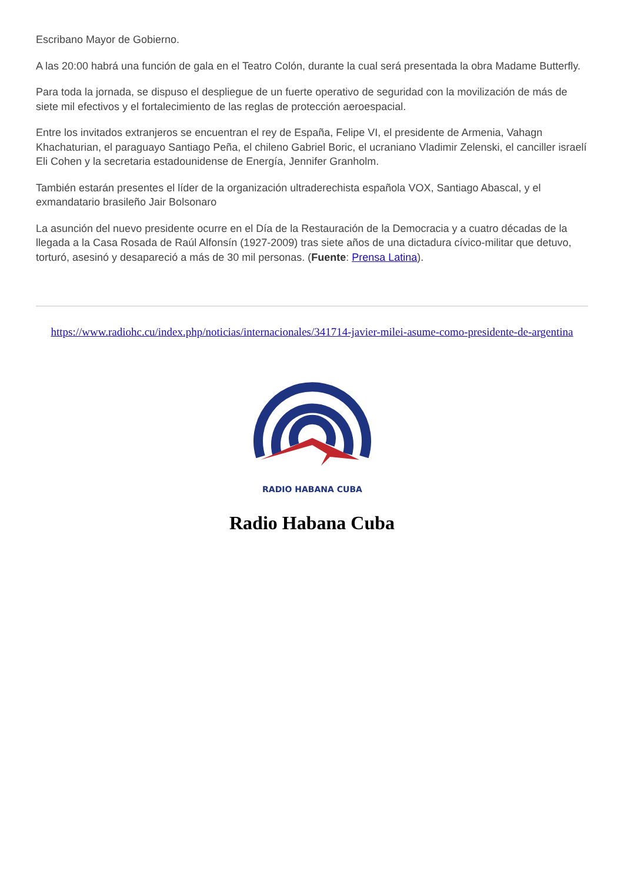Escribano Mayor de Gobierno.
A las 20:00 habrá una función de gala en el Teatro Colón, durante la cual será presentada la obra Madame Butterfly.
Para toda la jornada, se dispuso el despliegue de un fuerte operativo de seguridad con la movilización de más de siete mil efectivos y el fortalecimiento de las reglas de protección aeroespacial.
Entre los invitados extranjeros se encuentran el rey de España, Felipe VI, el presidente de Armenia, Vahagn Khachaturian, el paraguayo Santiago Peña, el chileno Gabriel Boric, el ucraniano Vladimir Zelenski, el canciller israelí Eli Cohen y la secretaria estadounidense de Energía, Jennifer Granholm.
También estarán presentes el líder de la organización ultraderechista española VOX, Santiago Abascal, y el exmandatario brasileño Jair Bolsonaro
La asunción del nuevo presidente ocurre en el Día de la Restauración de la Democracia y a cuatro décadas de la llegada a la Casa Rosada de Raúl Alfonsín (1927-2009) tras siete años de una dictadura cívico-militar que detuvo, torturó, asesinó y desapareció a más de 30 mil personas. (Fuente: Prensa Latina).
https://www.radiohc.cu/index.php/noticias/internacionales/341714-javier-milei-asume-como-presidente-de-argentina
RADIO HABANA CUBA
Radio Habana Cuba